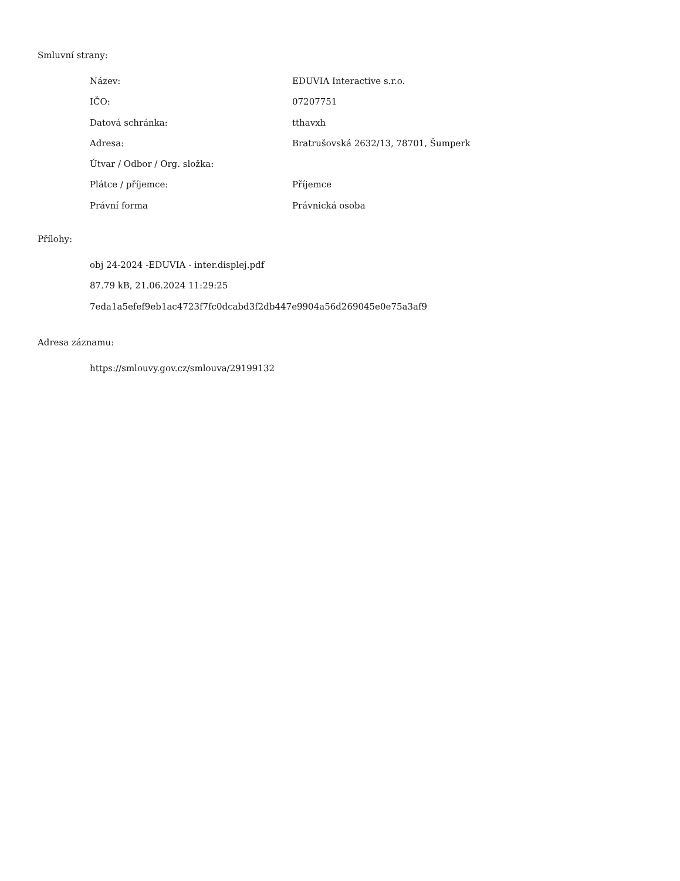Smluvní strany:
| Název: | EDUVIA Interactive s.r.o. |
| IČO: | 07207751 |
| Datová schránka: | tthavxh |
| Adresa: | Bratrušovská 2632/13, 78701, Šumperk |
| Útvar / Odbor / Org. složka: | |
| Plátce / příjemce: | Příjemce |
| Právní forma | Právnická osoba |
Přílohy:
obj 24-2024 -EDUVIA - inter.displej.pdf
87.79 kB, 21.06.2024 11:29:25
7eda1a5efef9eb1ac4723f7fc0dcabd3f2db447e9904a56d269045e0e75a3af9
Adresa záznamu:
https://smlouvy.gov.cz/smlouva/29199132